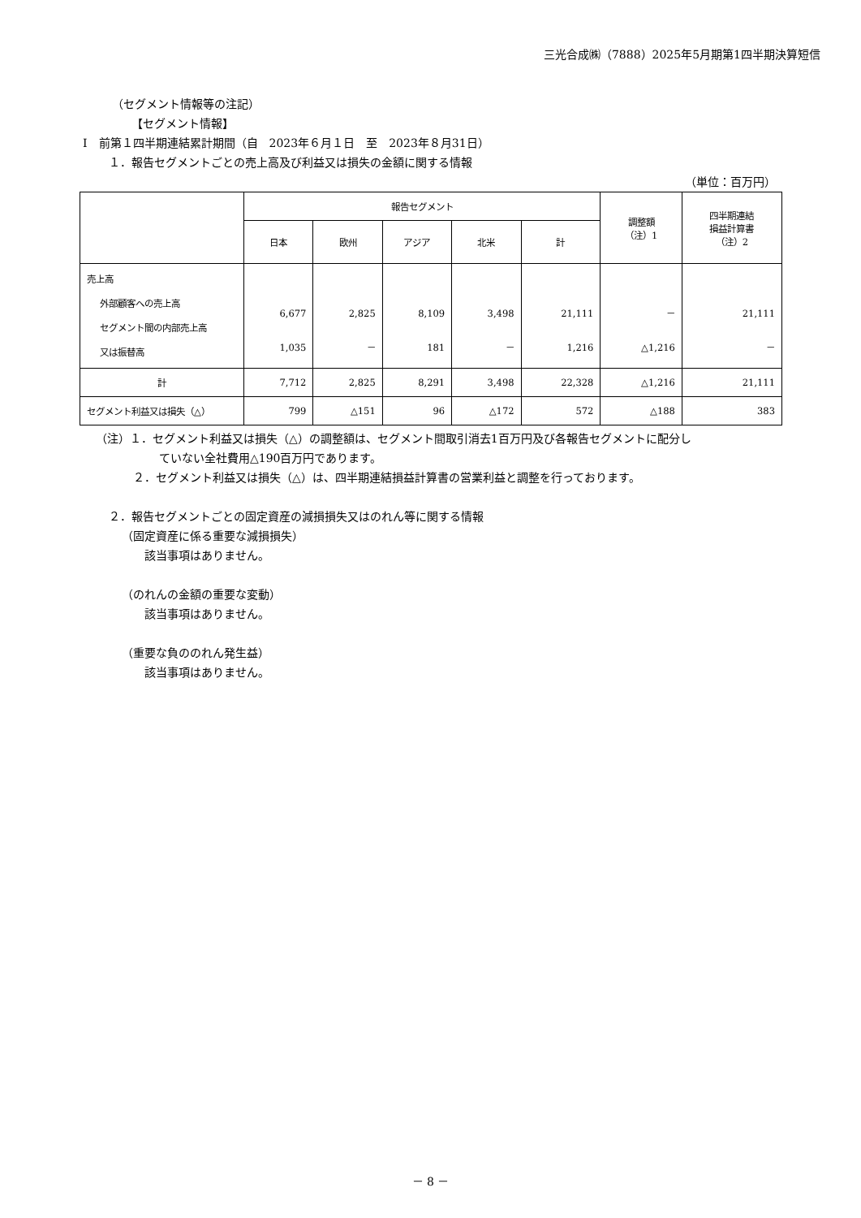三光合成㈱（7888）2025年5月期第1四半期決算短信
（セグメント情報等の注記）
【セグメント情報】
Ⅰ　前第１四半期連結累計期間（自　2023年６月１日　至　2023年８月31日）
１．報告セグメントごとの売上高及び利益又は損失の金額に関する情報
（単位：百万円）
| | 報告セグメント | | | | | 調整額 （注）1 | 四半期連結 損益計算書 （注）2 |
| --- | --- | --- | --- | --- | --- | --- | --- |
| | 日本 | 欧州 | アジア | 北米 | 計 | | |
| 売上高 外部顧客への売上高 セグメント間の内部売上高 又は振替高 | 6,677 1,035 | 2,825 － | 8,109 181 | 3,498 － | 21,111 1,216 | － △1,216 | 21,111 － |
| 計 | 7,712 | 2,825 | 8,291 | 3,498 | 22,328 | △1,216 | 21,111 |
| セグメント利益又は損失（△） | 799 | △151 | 96 | △172 | 572 | △188 | 383 |
（注）１．セグメント利益又は損失（△）の調整額は、セグメント間取引消去1百万円及び各報告セグメントに配分し
ていない全社費用△190百万円であります。
２．セグメント利益又は損失（△）は、四半期連結損益計算書の営業利益と調整を行っております。
２．報告セグメントごとの固定資産の減損損失又はのれん等に関する情報
（固定資産に係る重要な減損損失）
該当事項はありません。
（のれんの金額の重要な変動）
該当事項はありません。
（重要な負ののれん発生益）
該当事項はありません。
－ 8 －